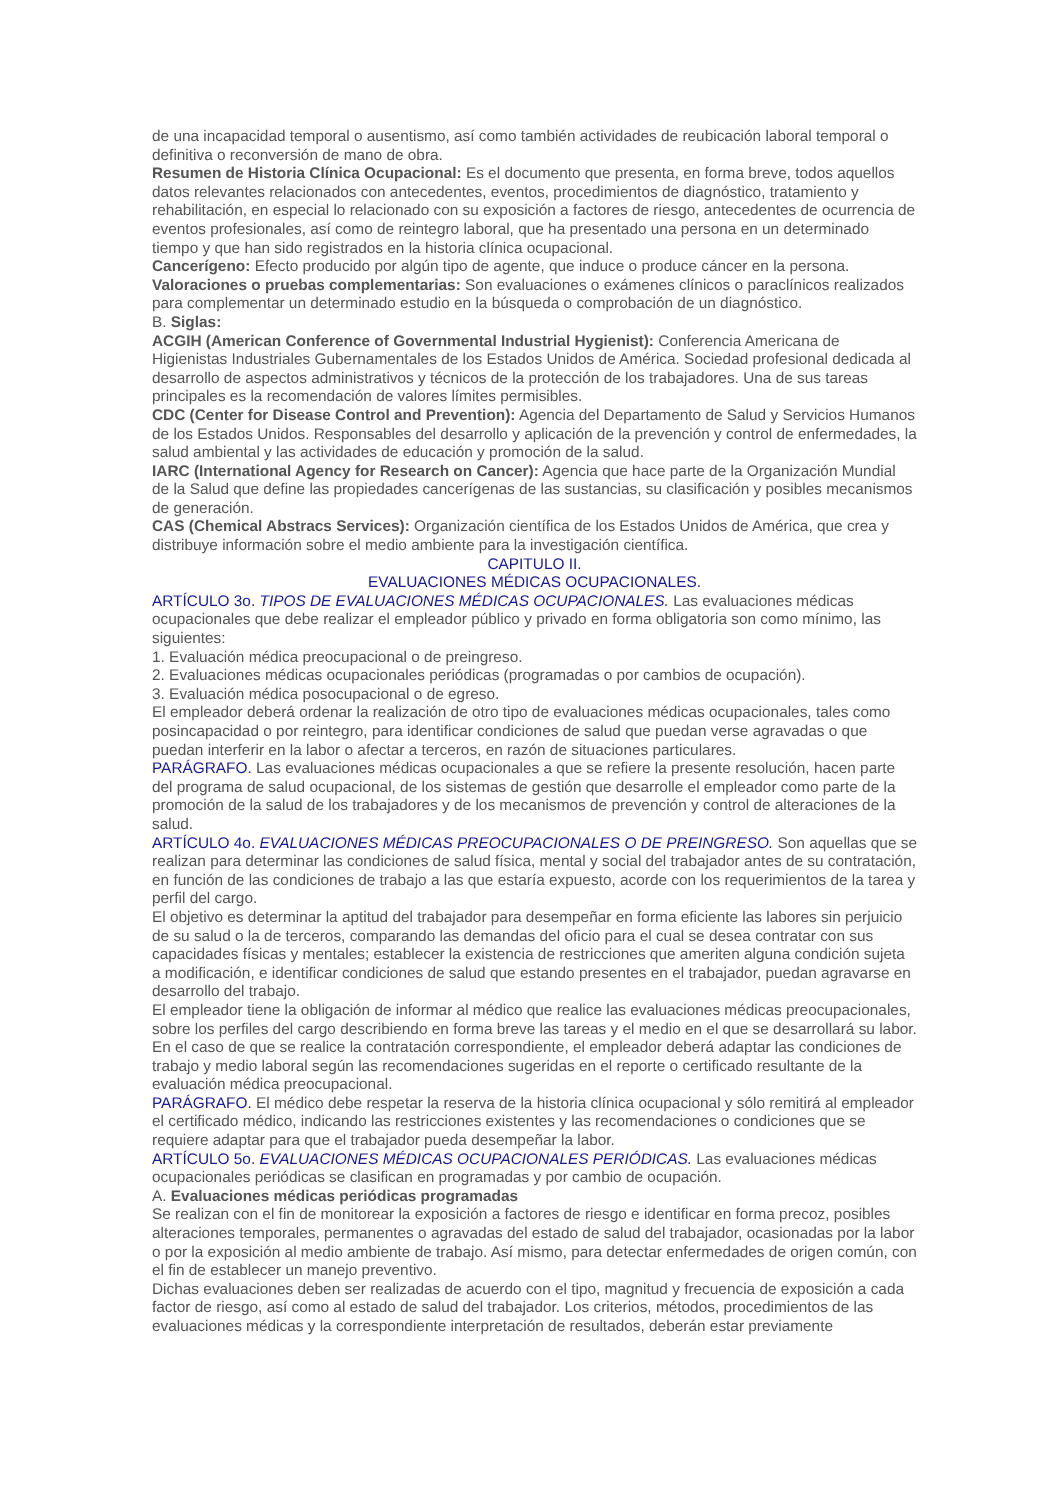de una incapacidad temporal o ausentismo, así como también actividades de reubicación laboral temporal o definitiva o reconversión de mano de obra.
Resumen de Historia Clínica Ocupacional: Es el documento que presenta, en forma breve, todos aquellos datos relevantes relacionados con antecedentes, eventos, procedimientos de diagnóstico, tratamiento y rehabilitación, en especial lo relacionado con su exposición a factores de riesgo, antecedentes de ocurrencia de eventos profesionales, así como de reintegro laboral, que ha presentado una persona en un determinado tiempo y que han sido registrados en la historia clínica ocupacional.
Cancerígeno: Efecto producido por algún tipo de agente, que induce o produce cáncer en la persona.
Valoraciones o pruebas complementarias: Son evaluaciones o exámenes clínicos o paraclínicos realizados para complementar un determinado estudio en la búsqueda o comprobación de un diagnóstico.
B. Siglas:
ACGIH (American Conference of Governmental Industrial Hygienist): Conferencia Americana de Higienistas Industriales Gubernamentales de los Estados Unidos de América. Sociedad profesional dedicada al desarrollo de aspectos administrativos y técnicos de la protección de los trabajadores. Una de sus tareas principales es la recomendación de valores límites permisibles.
CDC (Center for Disease Control and Prevention): Agencia del Departamento de Salud y Servicios Humanos de los Estados Unidos. Responsables del desarrollo y aplicación de la prevención y control de enfermedades, la salud ambiental y las actividades de educación y promoción de la salud.
IARC (International Agency for Research on Cancer): Agencia que hace parte de la Organización Mundial de la Salud que define las propiedades cancerígenas de las sustancias, su clasificación y posibles mecanismos de generación.
CAS (Chemical Abstracs Services): Organización científica de los Estados Unidos de América, que crea y distribuye información sobre el medio ambiente para la investigación científica.
CAPITULO II.
EVALUACIONES MÉDICAS OCUPACIONALES.
ARTÍCULO 3o. TIPOS DE EVALUACIONES MÉDICAS OCUPACIONALES. Las evaluaciones médicas ocupacionales que debe realizar el empleador público y privado en forma obligatoria son como mínimo, las siguientes:
1. Evaluación médica preocupacional o de preingreso.
2. Evaluaciones médicas ocupacionales periódicas (programadas o por cambios de ocupación).
3. Evaluación médica posocupacional o de egreso.
El empleador deberá ordenar la realización de otro tipo de evaluaciones médicas ocupacionales, tales como posincapacidad o por reintegro, para identificar condiciones de salud que puedan verse agravadas o que puedan interferir en la labor o afectar a terceros, en razón de situaciones particulares.
PARÁGRAFO. Las evaluaciones médicas ocupacionales a que se refiere la presente resolución, hacen parte del programa de salud ocupacional, de los sistemas de gestión que desarrolle el empleador como parte de la promoción de la salud de los trabajadores y de los mecanismos de prevención y control de alteraciones de la salud.
ARTÍCULO 4o. EVALUACIONES MÉDICAS PREOCUPACIONALES O DE PREINGRESO. Son aquellas que se realizan para determinar las condiciones de salud física, mental y social del trabajador antes de su contratación, en función de las condiciones de trabajo a las que estaría expuesto, acorde con los requerimientos de la tarea y perfil del cargo.
El objetivo es determinar la aptitud del trabajador para desempeñar en forma eficiente las labores sin perjuicio de su salud o la de terceros, comparando las demandas del oficio para el cual se desea contratar con sus capacidades físicas y mentales; establecer la existencia de restricciones que ameriten alguna condición sujeta a modificación, e identificar condiciones de salud que estando presentes en el trabajador, puedan agravarse en desarrollo del trabajo.
El empleador tiene la obligación de informar al médico que realice las evaluaciones médicas preocupacionales, sobre los perfiles del cargo describiendo en forma breve las tareas y el medio en el que se desarrollará su labor.
En el caso de que se realice la contratación correspondiente, el empleador deberá adaptar las condiciones de trabajo y medio laboral según las recomendaciones sugeridas en el reporte o certificado resultante de la evaluación médica preocupacional.
PARÁGRAFO. El médico debe respetar la reserva de la historia clínica ocupacional y sólo remitirá al empleador el certificado médico, indicando las restricciones existentes y las recomendaciones o condiciones que se requiere adaptar para que el trabajador pueda desempeñar la labor.
ARTÍCULO 5o. EVALUACIONES MÉDICAS OCUPACIONALES PERIÓDICAS. Las evaluaciones médicas ocupacionales periódicas se clasifican en programadas y por cambio de ocupación.
A. Evaluaciones médicas periódicas programadas
Se realizan con el fin de monitorear la exposición a factores de riesgo e identificar en forma precoz, posibles alteraciones temporales, permanentes o agravadas del estado de salud del trabajador, ocasionadas por la labor o por la exposición al medio ambiente de trabajo. Así mismo, para detectar enfermedades de origen común, con el fin de establecer un manejo preventivo.
Dichas evaluaciones deben ser realizadas de acuerdo con el tipo, magnitud y frecuencia de exposición a cada factor de riesgo, así como al estado de salud del trabajador. Los criterios, métodos, procedimientos de las evaluaciones médicas y la correspondiente interpretación de resultados, deberán estar previamente